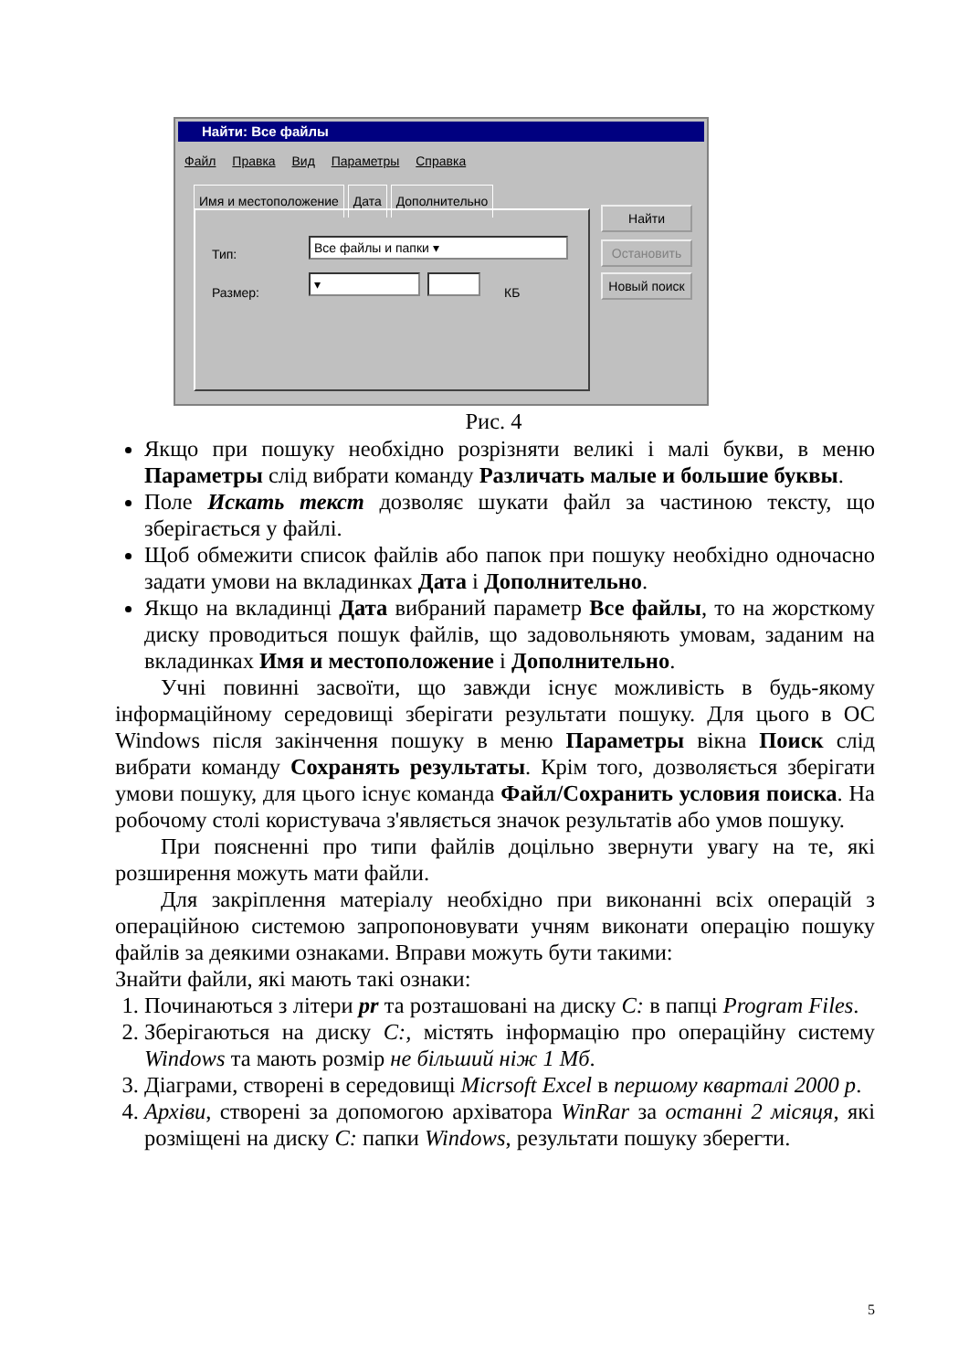Найти: Все файлы
Файл Правка Вид Параметры Справка
Имя и местоположение Дата Дополнительно
Тип: Все файлы и папки ▾
Размер: ▾ КБ
Найти
Остановить
Новый поиск
Рис. 4
Якщо при пошуку необхідно розрізняти великі і малі букви, в меню Параметры слід вибрати команду Различать малые и большие буквы.
Поле Искать текст дозволяє шукати файл за частиною тексту, що зберігається у файлі.
Щоб обмежити список файлів або папок при пошуку необхідно одночасно задати умови на вкладинках Дата і Дополнительно.
Якщо на вкладинці Дата вибраний параметр Все файлы, то на жорсткому диску проводиться пошук файлів, що задовольняють умовам, заданим на вкладинках Имя и местоположение і Дополнительно.
Учні повинні засвоїти, що завжди існує можливість в будь-якому інформаційному середовищі зберігати результати пошуку. Для цього в ОС Windows після закінчення пошуку в меню Параметры вікна Поиск слід вибрати команду Сохранять результаты. Крім того, дозволяється зберігати умови пошуку, для цього існує команда Файл/Сохранить условия поиска. На робочому столі користувача з'являється значок результатів або умов пошуку.
При поясненні про типи файлів доцільно звернути увагу на те, які розширення можуть мати файли.
Для закріплення матеріалу необхідно при виконанні всіх операцій з операційною системою запропоновувати учням виконати операцію пошуку файлів за деякими ознаками. Вправи можуть бути такими:
Знайти файли, які мають такі ознаки:
1. Починаються з літери pr та розташовані на диску C: в папці Program Files.
2. Зберігаються на диску C:, містять інформацію про операційну систему Windows та мають розмір не більший ніж 1 Мб.
3. Діаграми, створені в середовищі Micrsoft Excel в першому кварталі 2000 р.
4. Архіви, створені за допомогою архіватора WinRar за останні 2 місяця, які розміщені на диску C: папки Windows, результати пошуку зберегти.
5